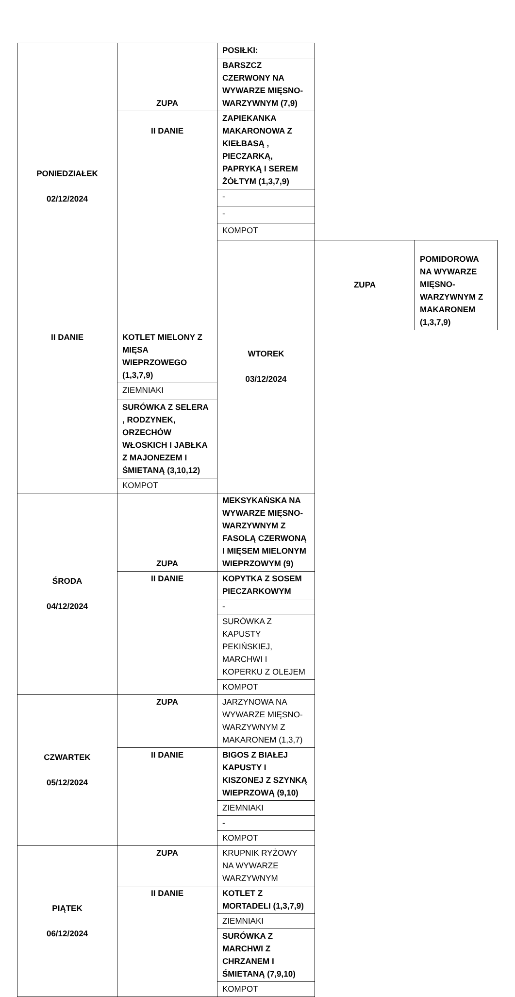| PONIEDZIAŁEK 02/12/2024 | ZUPA | POSIŁKI: | | |
| | | BARSZCZ CZERWONY NA WYWARZE MIĘSNO-WARZYWNYM (7,9) | | |
| | II DANIE | ZAPIEKANKA MAKARONOWA Z KIEŁBASĄ , PIECZARKĄ, PAPRYKĄ I SEREM ŻÓŁTYM (1,3,7,9) | | |
| | | - | | |
| | | - | | |
| | | KOMPOT | | |
| | | WTOREK 03/12/2024 | ZUPA | POMIDOROWA NA WYWARZE MIĘSNO-WARZYWNYM Z MAKARONEM (1,3,7,9) |
| II DANIE | KOTLET MIELONY Z MIĘSA WIEPRZOWEGO (1,3,7,9) | | | |
| | ZIEMNIAKI | | | |
| | SURÓWKA Z SELERA , RODZYNEK, ORZECHÓW WŁOSKICH I JABŁKA Z MAJONEZEM I ŚMIETANĄ (3,10,12) | | | |
| | KOMPOT | | | |
| ŚRODA 04/12/2024 | ZUPA | MEKSYKAŃSKA NA WYWARZE MIĘSNO-WARZYWNYM Z FASOLĄ CZERWONĄ I MIĘSEM MIELONYM WIEPRZOWYM (9) | | |
| | II DANIE | KOPYTKA Z SOSEM PIECZARKOWYM | | |
| | | - | | |
| | | SURÓWKA Z KAPUSTY PEKIŃSKIEJ, MARCHWI I KOPERKU Z OLEJEM | | |
| | | KOMPOT | | |
| CZWARTEK 05/12/2024 | ZUPA | JARZYNOWA NA WYWARZE MIĘSNO-WARZYWNYM Z MAKARONEM (1,3,7) | | |
| | II DANIE | BIGOS Z BIAŁEJ KAPUSTY I KISZONEJ Z SZYNKĄ WIEPRZOWĄ (9,10) | | |
| | | ZIEMNIAKI | | |
| | | - | | |
| | | KOMPOT | | |
| PIĄTEK 06/12/2024 | ZUPA | KRUPNIK RYŻOWY NA WYWARZE WARZYWNYM | | |
| | II DANIE | KOTLET Z MORTADELI (1,3,7,9) | | |
| | | ZIEMNIAKI | | |
| | | SURÓWKA Z MARCHWI Z CHRZANEM I ŚMIETANĄ (7,9,10) | | |
| | | KOMPOT | | |